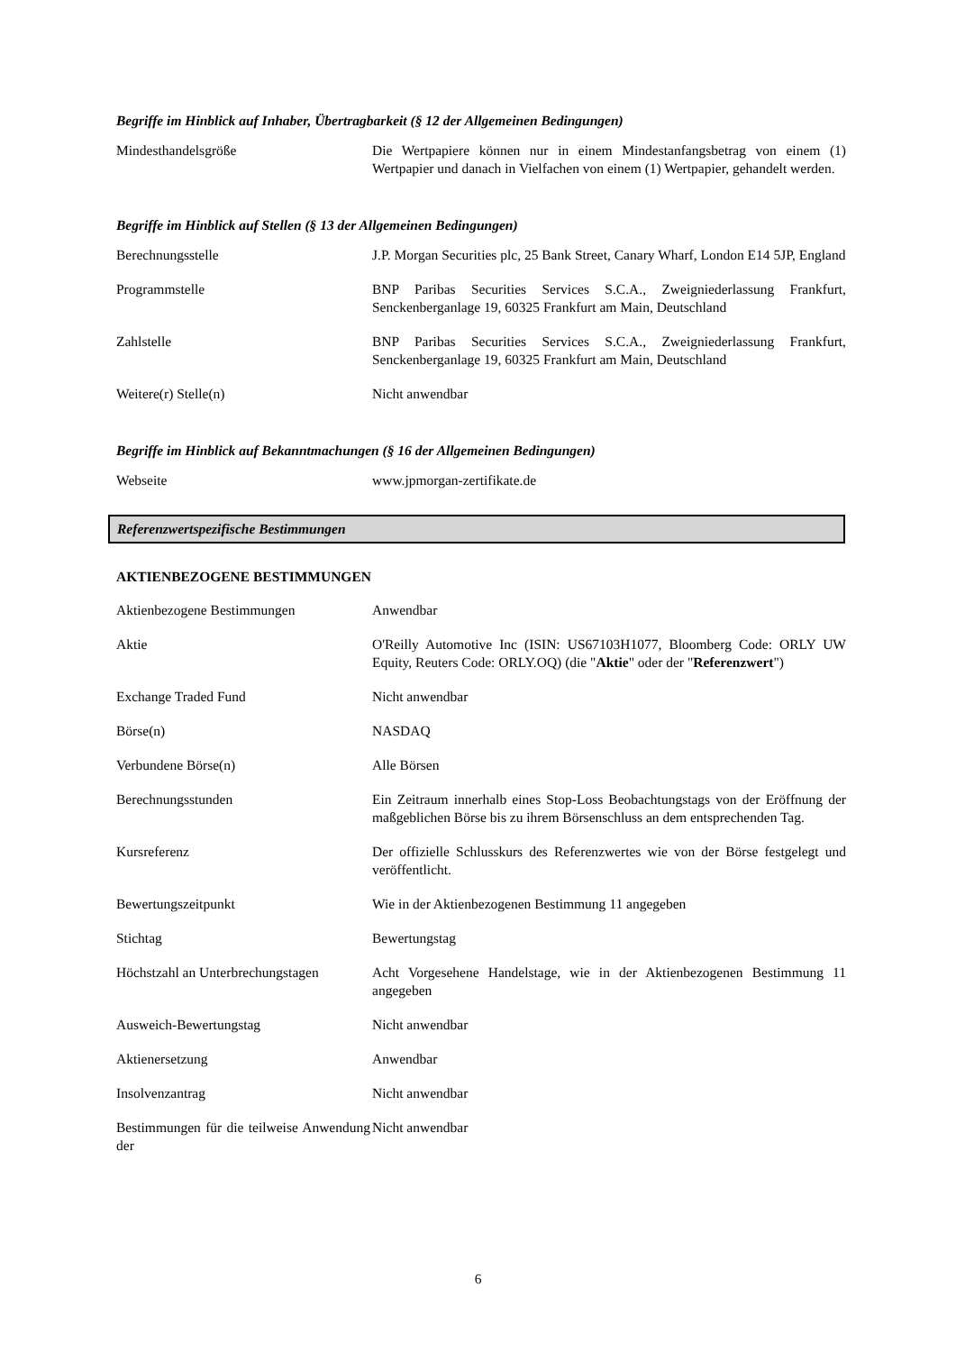Begriffe im Hinblick auf Inhaber, Übertragbarkeit (§ 12 der Allgemeinen Bedingungen)
| Mindesthandelsgröße | Die Wertpapiere können nur in einem Mindestanfangsbetrag von einem (1) Wertpapier und danach in Vielfachen von einem (1) Wertpapier, gehandelt werden. |
Begriffe im Hinblick auf Stellen (§ 13 der Allgemeinen Bedingungen)
| Berechnungsstelle | J.P. Morgan Securities plc, 25 Bank Street, Canary Wharf, London E14 5JP, England |
| Programmstelle | BNP Paribas Securities Services S.C.A., Zweigniederlassung Frankfurt, Senckenberganlage 19, 60325 Frankfurt am Main, Deutschland |
| Zahlstelle | BNP Paribas Securities Services S.C.A., Zweigniederlassung Frankfurt, Senckenberganlage 19, 60325 Frankfurt am Main, Deutschland |
| Weitere(r) Stelle(n) | Nicht anwendbar |
Begriffe im Hinblick auf Bekanntmachungen (§ 16 der Allgemeinen Bedingungen)
| Webseite | www.jpmorgan-zertifikate.de |
Referenzwertspezifische Bestimmungen
AKTIENBEZOGENE BESTIMMUNGEN
| Aktienbezogene Bestimmungen | Anwendbar |
| Aktie | O'Reilly Automotive Inc (ISIN: US67103H1077, Bloomberg Code: ORLY UW Equity, Reuters Code: ORLY.OQ) (die " Aktie " oder der " Referenzwert ") |
| Exchange Traded Fund | Nicht anwendbar |
| Börse(n) | NASDAQ |
| Verbundene Börse(n) | Alle Börsen |
| Berechnungsstunden | Ein Zeitraum innerhalb eines Stop-Loss Beobachtungstags von der Eröffnung der maßgeblichen Börse bis zu ihrem Börsenschluss an dem entsprechenden Tag. |
| Kursreferenz | Der offizielle Schlusskurs des Referenzwertes wie von der Börse festgelegt und veröffentlicht. |
| Bewertungszeitpunkt | Wie in der Aktienbezogenen Bestimmung 11 angegeben |
| Stichtag | Bewertungstag |
| Höchstzahl an Unterbrechungstagen | Acht Vorgesehene Handelstage, wie in der Aktienbezogenen Bestimmung 11 angegeben |
| Ausweich-Bewertungstag | Nicht anwendbar |
| Aktienersetzung | Anwendbar |
| Insolvenzantrag | Nicht anwendbar |
| Bestimmungen für die teilweise Anwendung der | Nicht anwendbar |
6